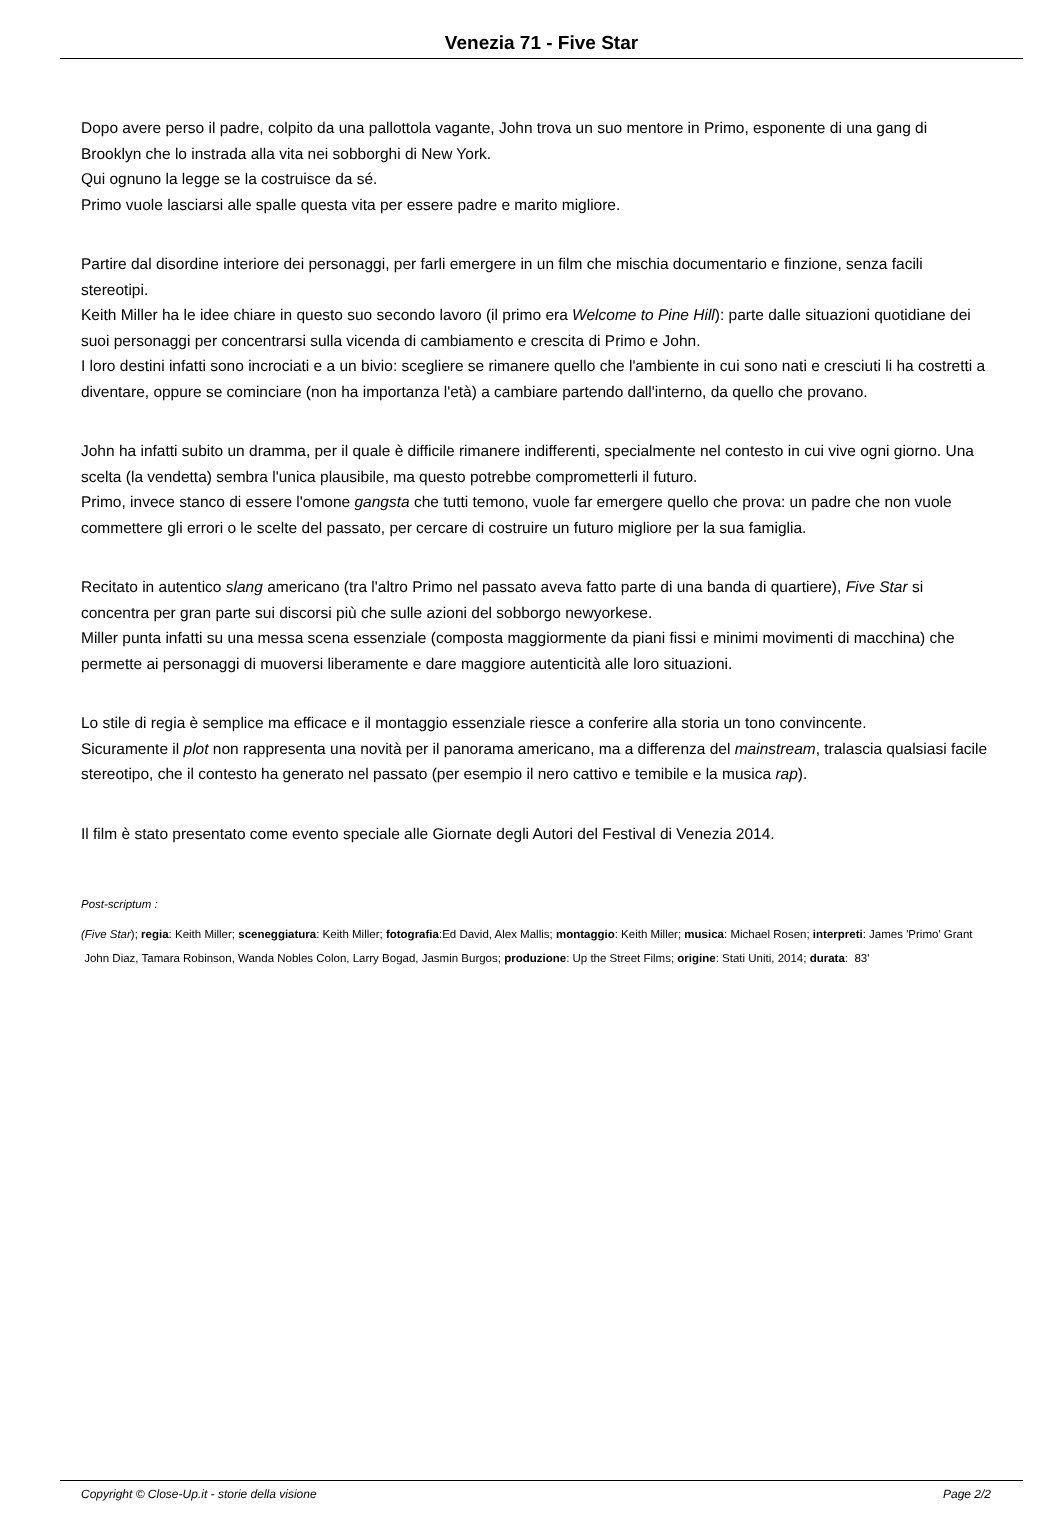Venezia 71 - Five Star
Dopo avere perso il padre, colpito da una pallottola vagante, John trova un suo mentore in Primo, esponente di una gang di Brooklyn che lo instrada alla vita nei sobborghi di New York.
Qui ognuno la legge se la costruisce da sé.
Primo vuole lasciarsi alle spalle questa vita per essere padre e marito migliore.
Partire dal disordine interiore dei personaggi, per farli emergere in un film che mischia documentario e finzione, senza facili stereotipi.
Keith Miller ha le idee chiare in questo suo secondo lavoro (il primo era Welcome to Pine Hill): parte dalle situazioni quotidiane dei suoi personaggi per concentrarsi sulla vicenda di cambiamento e crescita di Primo e John.
I loro destini infatti sono incrociati e a un bivio: scegliere se rimanere quello che l'ambiente in cui sono nati e cresciuti li ha costretti a diventare, oppure se cominciare (non ha importanza l'età) a cambiare partendo dall'interno, da quello che provano.
John ha infatti subito un dramma, per il quale è difficile rimanere indifferenti, specialmente nel contesto in cui vive ogni giorno. Una scelta (la vendetta) sembra l'unica plausibile, ma questo potrebbe comprometterli il futuro.
Primo, invece stanco di essere l'omone gangsta che tutti temono, vuole far emergere quello che prova: un padre che non vuole commettere gli errori o le scelte del passato, per cercare di costruire un futuro migliore per la sua famiglia.
Recitato in autentico slang americano (tra l'altro Primo nel passato aveva fatto parte di una banda di quartiere), Five Star si concentra per gran parte sui discorsi più che sulle azioni del sobborgo newyorkese.
Miller punta infatti su una messa scena essenziale (composta maggiormente da piani fissi e minimi movimenti di macchina) che permette ai personaggi di muoversi liberamente e dare maggiore autenticità alle loro situazioni.
Lo stile di regia è semplice ma efficace e il montaggio essenziale riesce a conferire alla storia un tono convincente.
Sicuramente il plot non rappresenta una novità per il panorama americano, ma a differenza del mainstream, tralascia qualsiasi facile stereotipo, che il contesto ha generato nel passato (per esempio il nero cattivo e temibile e la musica rap).
Il film è stato presentato come evento speciale alle Giornate degli Autori del Festival di Venezia 2014.
Post-scriptum :
(Five Star); regia: Keith Miller; sceneggiatura: Keith Miller; fotografia:Ed David, Alex Mallis; montaggio: Keith Miller; musica: Michael Rosen; interpreti: James 'Primo' Grant John Diaz, Tamara Robinson, Wanda Nobles Colon, Larry Bogad, Jasmin Burgos; produzione: Up the Street Films; origine: Stati Uniti, 2014; durata: 83'
Copyright © Close-Up.it - storie della visione Page 2/2